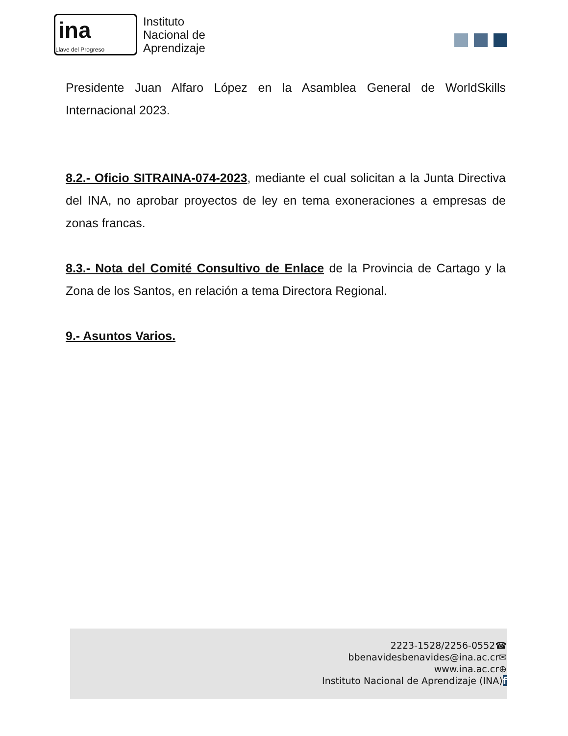ina
Llave del Progreso
Instituto
Nacional de
Aprendizaje
Presidente Juan Alfaro López en la Asamblea General de WorldSkills Internacional 2023.
8.2.- Oficio SITRAINA-074-2023, mediante el cual solicitan a la Junta Directiva del INA, no aprobar proyectos de ley en tema exoneraciones a empresas de zonas francas.
8.3.- Nota del Comité Consultivo de Enlace de la Provincia de Cartago y la Zona de los Santos, en relación a tema Directora Regional.
9.- Asuntos Varios.
2223-1528/2256-0552☎
bbenavidesbenavides@ina.ac.cr✉
www.ina.ac.cr⊕
Instituto Nacional de Aprendizaje (INA)f